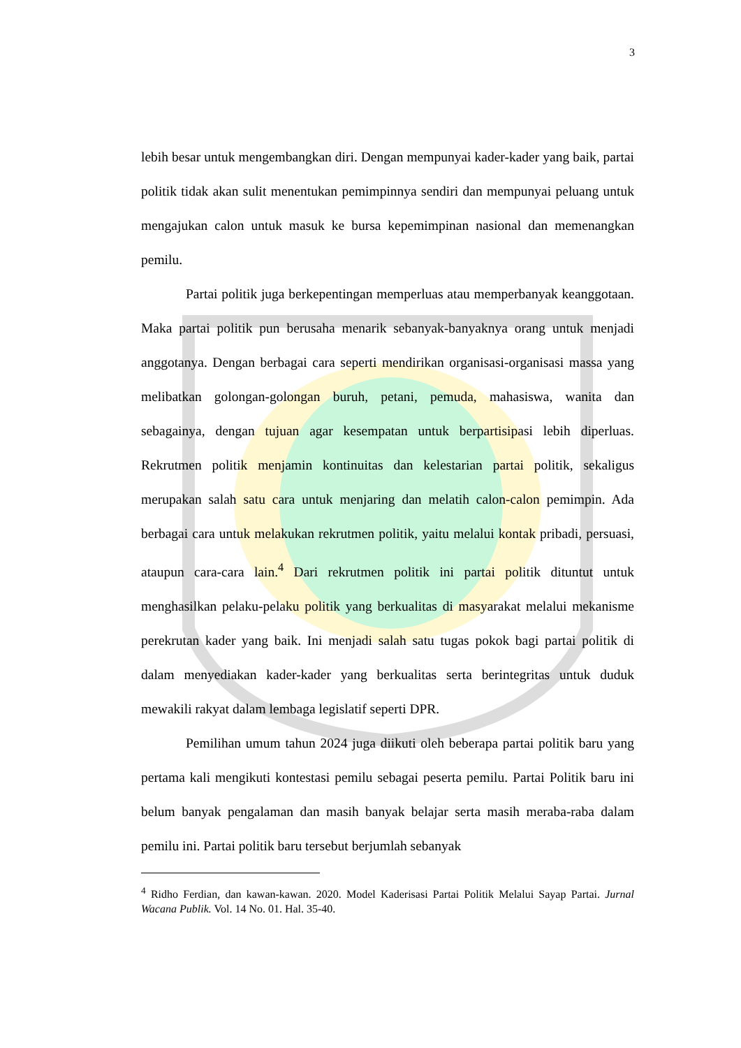3
lebih besar untuk mengembangkan diri. Dengan mempunyai kader-kader yang baik, partai politik tidak akan sulit menentukan pemimpinnya sendiri dan mempunyai peluang untuk mengajukan calon untuk masuk ke bursa kepemimpinan nasional dan memenangkan pemilu.
Partai politik juga berkepentingan memperluas atau memperbanyak keanggotaan. Maka partai politik pun berusaha menarik sebanyak-banyaknya orang untuk menjadi anggotanya. Dengan berbagai cara seperti mendirikan organisasi-organisasi massa yang melibatkan golongan-golongan buruh, petani, pemuda, mahasiswa, wanita dan sebagainya, dengan tujuan agar kesempatan untuk berpartisipasi lebih diperluas. Rekrutmen politik menjamin kontinuitas dan kelestarian partai politik, sekaligus merupakan salah satu cara untuk menjaring dan melatih calon-calon pemimpin. Ada berbagai cara untuk melakukan rekrutmen politik, yaitu melalui kontak pribadi, persuasi, ataupun cara-cara lain.<sup>4</sup> Dari rekrutmen politik ini partai politik dituntut untuk menghasilkan pelaku-pelaku politik yang berkualitas di masyarakat melalui mekanisme perekrutan kader yang baik. Ini menjadi salah satu tugas pokok bagi partai politik di dalam menyediakan kader-kader yang berkualitas serta berintegritas untuk duduk mewakili rakyat dalam lembaga legislatif seperti DPR.
Pemilihan umum tahun 2024 juga diikuti oleh beberapa partai politik baru yang pertama kali mengikuti kontestasi pemilu sebagai peserta pemilu. Partai Politik baru ini belum banyak pengalaman dan masih banyak belajar serta masih meraba-raba dalam pemilu ini. Partai politik baru tersebut berjumlah sebanyak
<sup>4</sup> Ridho Ferdian, dan kawan-kawan. 2020. Model Kaderisasi Partai Politik Melalui Sayap Partai. Jurnal Wacana Publik. Vol. 14 No. 01. Hal. 35-40.